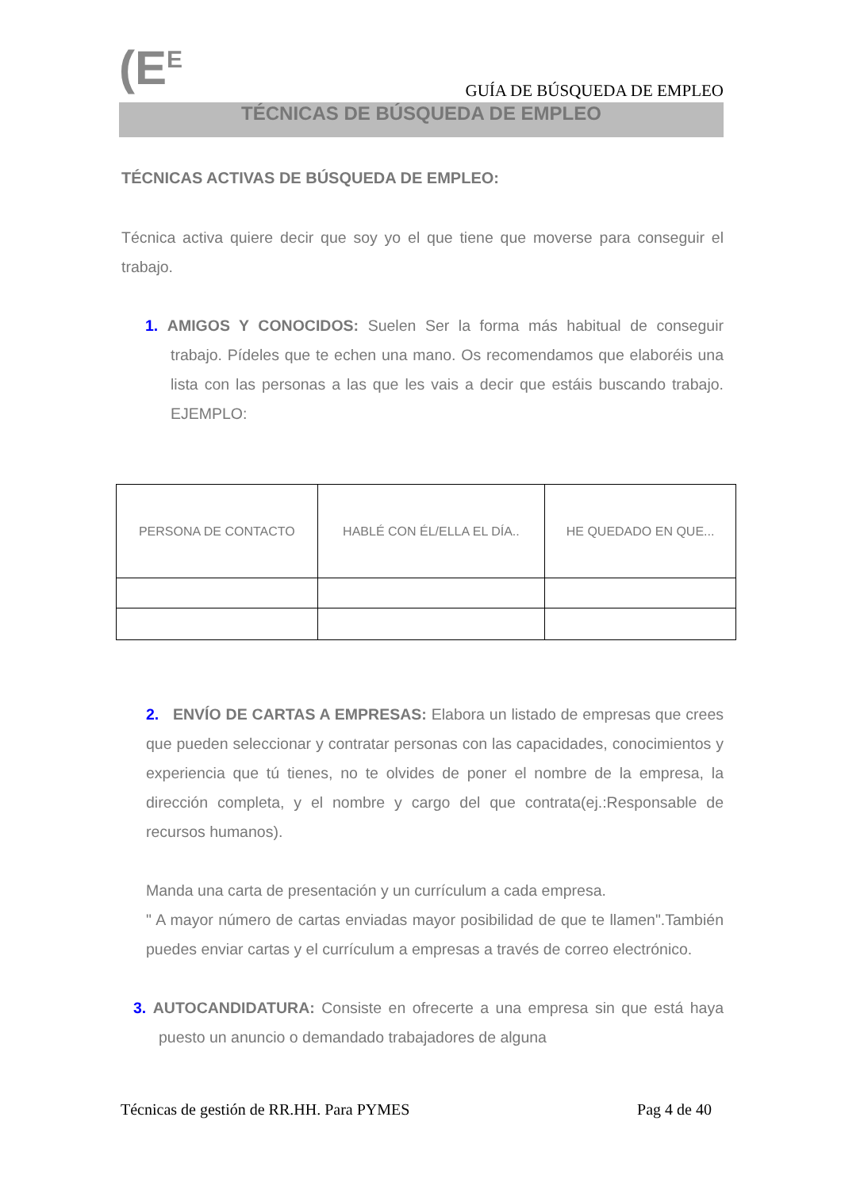(E<sup>E</sup>
GUÍA DE BÚSQUEDA DE EMPLEO
TÉCNICAS DE BÚSQUEDA DE EMPLEO
TÉCNICAS ACTIVAS DE BÚSQUEDA DE EMPLEO:
Técnica activa quiere decir que soy yo el que tiene que moverse para conseguir el trabajo.
1. AMIGOS Y CONOCIDOS: Suelen Ser la forma más habitual de conseguir trabajo. Pídeles que te echen una mano. Os recomendamos que elaboréis una lista con las personas a las que les vais a decir que estáis buscando trabajo. EJEMPLO:
| PERSONA DE CONTACTO | HABLÉ CON ÉL/ELLA EL DÍA.. | HE QUEDADO EN QUE... |
2. ENVÍO DE CARTAS A EMPRESAS: Elabora un listado de empresas que crees que pueden seleccionar y contratar personas con las capacidades, conocimientos y experiencia que tú tienes, no te olvides de poner el nombre de la empresa, la dirección completa, y el nombre y cargo del que contrata(ej.:Responsable de recursos humanos).
Manda una carta de presentación y un currículum a cada empresa.
" A mayor número de cartas enviadas mayor posibilidad de que te llamen".También puedes enviar cartas y el currículum a empresas a través de correo electrónico.
3. AUTOCANDIDATURA: Consiste en ofrecerte a una empresa sin que está haya puesto un anuncio o demandado trabajadores de alguna
Técnicas de gestión de RR.HH. Para PYMES Pag 4 de 40